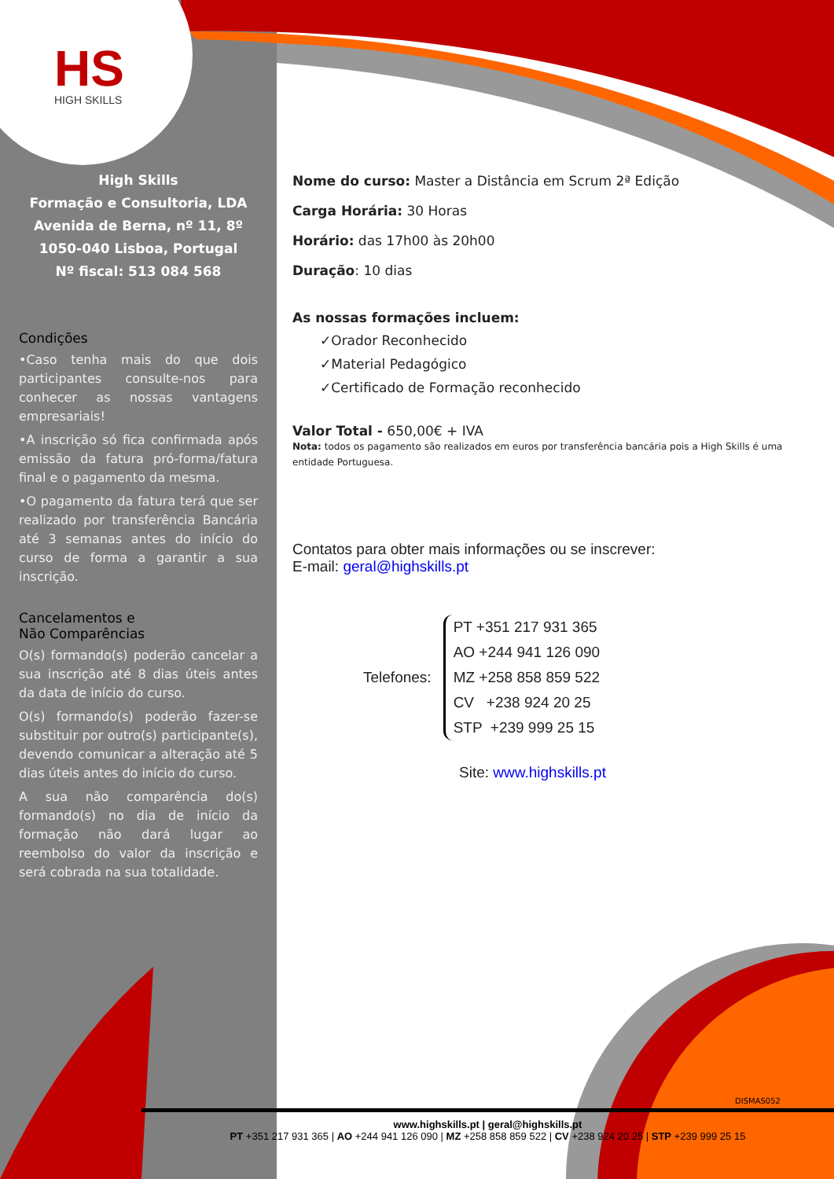HS
HIGH SKILLS
High Skills
Formação e Consultoria, LDA
Avenida de Berna, nº 11, 8º
1050-040 Lisboa, Portugal
Nº fiscal: 513 084 568
Condições
•Caso tenha mais do que dois participantes consulte-nos para conhecer as nossas vantagens empresariais!
•A inscrição só fica confirmada após emissão da fatura pró-forma/fatura final e o pagamento da mesma.
•O pagamento da fatura terá que ser realizado por transferência Bancária até 3 semanas antes do início do curso de forma a garantir a sua inscrição.
Cancelamentos e
Não Comparências
O(s) formando(s) poderão cancelar a sua inscrição até 8 dias úteis antes da data de início do curso.
O(s) formando(s) poderão fazer-se substituir por outro(s) participante(s), devendo comunicar a alteração até 5 dias úteis antes do início do curso.
A sua não comparência do(s) formando(s) no dia de início da formação não dará lugar ao reembolso do valor da inscrição e será cobrada na sua totalidade.
Nome do curso: Master a Distância em Scrum 2ª Edição
Carga Horária: 30 Horas
Horário: das 17h00 às 20h00
Duração: 10 dias
As nossas formações incluem:
✓Orador Reconhecido
✓Material Pedagógico
✓Certificado de Formação reconhecido
Valor Total - 650,00€ + IVA
Nota: todos os pagamento são realizados em euros por transferência bancária pois a High Skills é uma entidade Portuguesa.
Contatos para obter mais informações ou se inscrever:
E-mail: geral@highskills.pt
Telefones:
PT +351 217 931 365
AO +244 941 126 090
MZ +258 858 859 522
CV +238 924 20 25
STP +239 999 25 15
Site: www.highskills.pt
DISMAS052
www.highskills.pt | geral@highskills.pt
PT +351 217 931 365 | AO +244 941 126 090 | MZ +258 858 859 522 | CV +238 924 20 25 | STP +239 999 25 15